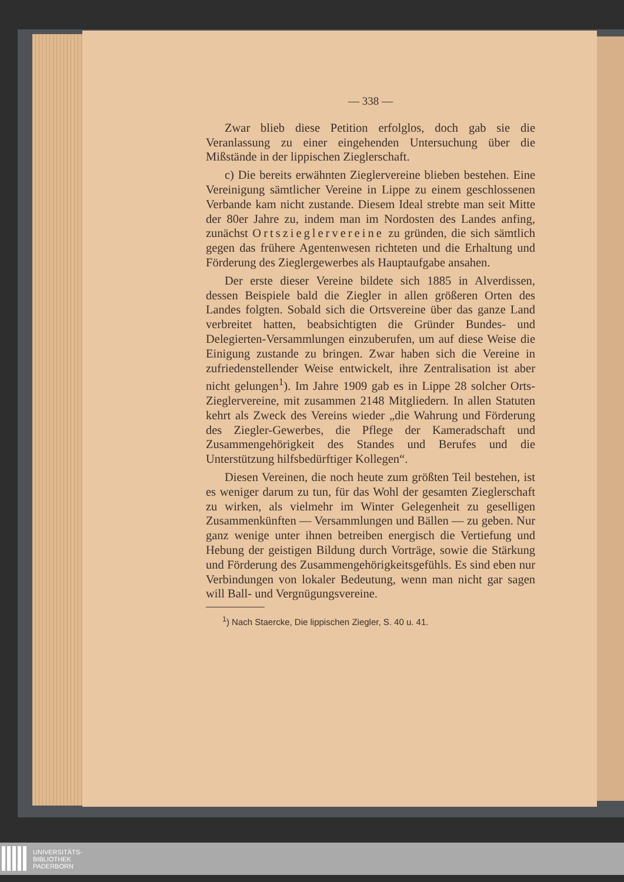— 338 —
Zwar blieb diese Petition erfolglos, doch gab sie die Veranlassung zu einer eingehenden Untersuchung über die Mißstände in der lippischen Zieglerschaft.
c) Die bereits erwähnten Zieglervereine blieben bestehen. Eine Vereinigung sämtlicher Vereine in Lippe zu einem geschlossenen Verbande kam nicht zustande. Diesem Ideal strebte man seit Mitte der 80er Jahre zu, indem man im Nordosten des Landes anfing, zunächst Ortszieglervereine zu gründen, die sich sämtlich gegen das frühere Agentenwesen richteten und die Erhaltung und Förderung des Zieglergewerbes als Hauptaufgabe ansahen.
Der erste dieser Vereine bildete sich 1885 in Alverdissen, dessen Beispiele bald die Ziegler in allen größeren Orten des Landes folgten. Sobald sich die Ortsvereine über das ganze Land verbreitet hatten, beabsichtigten die Gründer Bundes- und Delegierten-Versammlungen einzuberufen, um auf diese Weise die Einigung zustande zu bringen. Zwar haben sich die Vereine in zufriedenstellender Weise entwickelt, ihre Zentralisation ist aber nicht gelungen<sup>1</sup>). Im Jahre 1909 gab es in Lippe 28 solcher Orts-Zieglervereine, mit zusammen 2148 Mitgliedern. In allen Statuten kehrt als Zweck des Vereins wieder „die Wahrung und Förderung des Ziegler-Gewerbes, die Pflege der Kameradschaft und Zusammengehörigkeit des Standes und Berufes und die Unterstützung hilfsbedürftiger Kollegen“.
Diesen Vereinen, die noch heute zum größten Teil bestehen, ist es weniger darum zu tun, für das Wohl der gesamten Zieglerschaft zu wirken, als vielmehr im Winter Gelegenheit zu geselligen Zusammenkünften — Versammlungen und Bällen — zu geben. Nur ganz wenige unter ihnen betreiben energisch die Vertiefung und Hebung der geistigen Bildung durch Vorträge, sowie die Stärkung und Förderung des Zusammengehörigkeitsgefühls. Es sind eben nur Verbindungen von lokaler Bedeutung, wenn man nicht gar sagen will Ball- und Vergnügungsvereine.
<sup>1</sup>) Nach Staercke, Die lippischen Ziegler, S. 40 u. 41.
UNIVERSITÄTS-
BIBLIOTHEK
PADERBORN